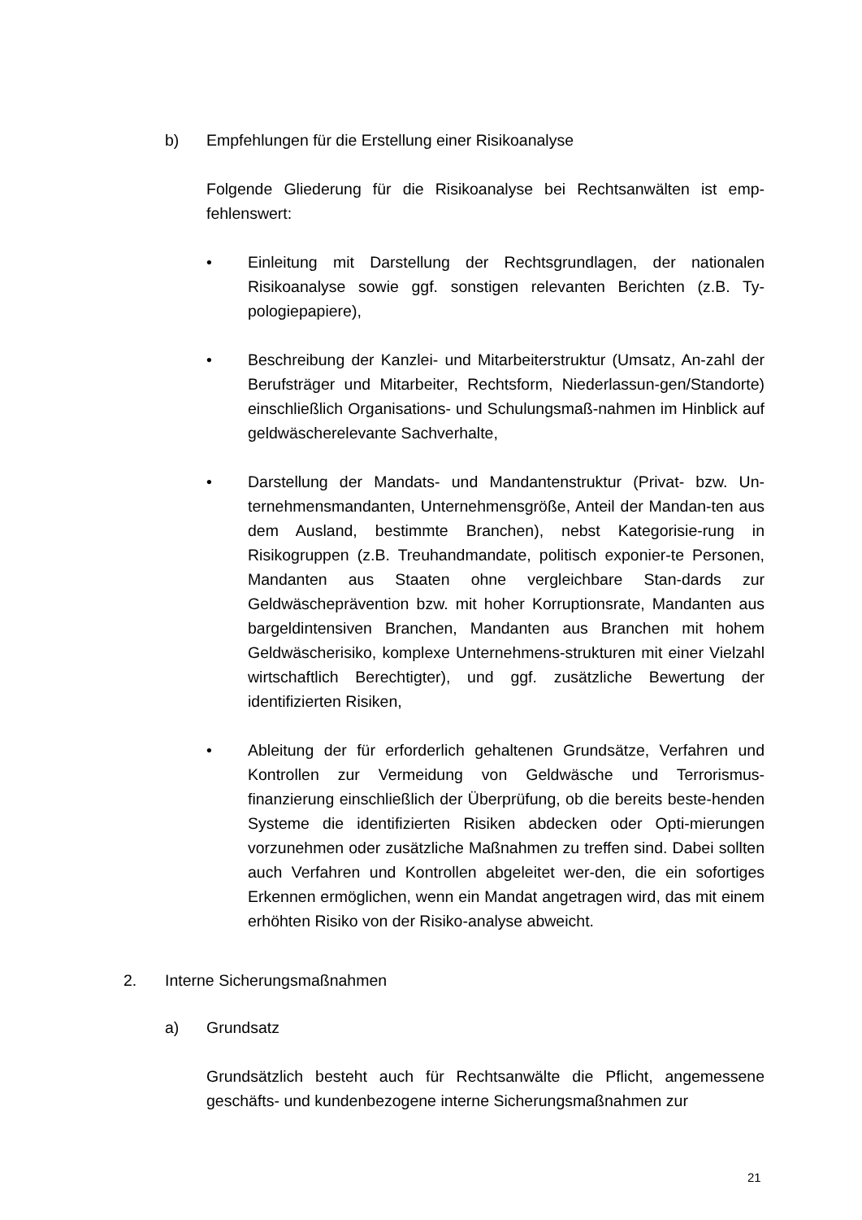b) Empfehlungen für die Erstellung einer Risikoanalyse
Folgende Gliederung für die Risikoanalyse bei Rechtsanwälten ist emp-fehlenswert:
• Einleitung mit Darstellung der Rechtsgrundlagen, der nationalen Risikoanalyse sowie ggf. sonstigen relevanten Berichten (z.B. Ty-pologiepapiere),
• Beschreibung der Kanzlei- und Mitarbeiterstruktur (Umsatz, An-zahl der Berufsträger und Mitarbeiter, Rechtsform, Niederlassun-gen/Standorte) einschließlich Organisations- und Schulungsmaß-nahmen im Hinblick auf geldwäscherelevante Sachverhalte,
• Darstellung der Mandats- und Mandantenstruktur (Privat- bzw. Un-ternehmensmandanten, Unternehmensgröße, Anteil der Mandan-ten aus dem Ausland, bestimmte Branchen), nebst Kategorisie-rung in Risikogruppen (z.B. Treuhandmandate, politisch exponier-te Personen, Mandanten aus Staaten ohne vergleichbare Stan-dards zur Geldwäscheprävention bzw. mit hoher Korruptionsrate, Mandanten aus bargeldintensiven Branchen, Mandanten aus Branchen mit hohem Geldwäscherisiko, komplexe Unternehmens-strukturen mit einer Vielzahl wirtschaftlich Berechtigter), und ggf. zusätzliche Bewertung der identifizierten Risiken,
• Ableitung der für erforderlich gehaltenen Grundsätze, Verfahren und Kontrollen zur Vermeidung von Geldwäsche und Terrorismus-finanzierung einschließlich der Überprüfung, ob die bereits beste-henden Systeme die identifizierten Risiken abdecken oder Opti-mierungen vorzunehmen oder zusätzliche Maßnahmen zu treffen sind. Dabei sollten auch Verfahren und Kontrollen abgeleitet wer-den, die ein sofortiges Erkennen ermöglichen, wenn ein Mandat angetragen wird, das mit einem erhöhten Risiko von der Risiko-analyse abweicht.
2. Interne Sicherungsmaßnahmen
a) Grundsatz
Grundsätzlich besteht auch für Rechtsanwälte die Pflicht, angemessene geschäfts- und kundenbezogene interne Sicherungsmaßnahmen zur
21